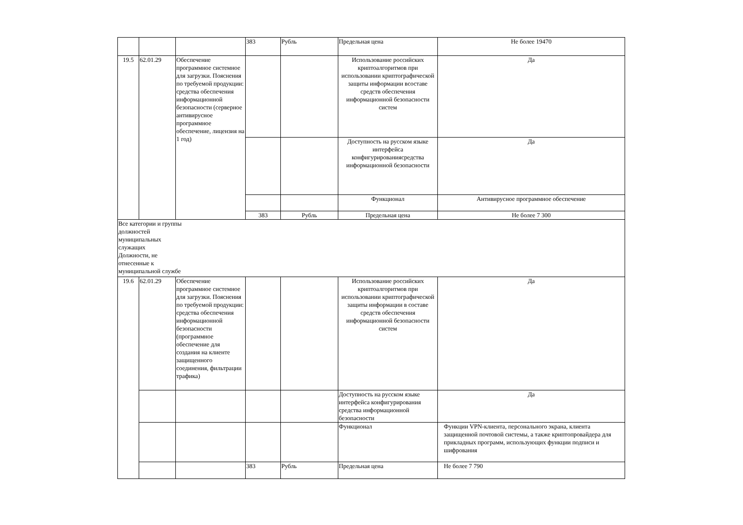| | | | 383 | Рубль | Предельная цена | Не более 19470 |
| 19.5 | 62.01.29 | Обеспечение программное системное для загрузки. Пояснения по требуемой продукции: средства обеспечения информационной безопасности (серверное антивирусное программное обеспечение, лицензия на 1 год) | | | Использование российских криптоалгоритмов при использовании криптографической защиты информации всоставе средств обеспечения информационной безопасности систем | Да |
| | | | | | Доступность на русском языке интерфейса конфигурированиясредства информационной безопасности | Да |
| | | | | | Функционал | Антивирусное программное обеспечение |
| | | | 383 | Рубль | Предельная цена | Не более 7 300 |
| Все категории и группы должностей муниципальных служащих Должности, не отнесенные к муниципальной службе | | | | | | |
| 19.6 | 62.01.29 | Обеспечение программное системное для загрузки. Пояснения по требуемой продукции: средства обеспечения информационной безопасности (программное обеспечение для создания на клиенте защищенного соединения, фильтрации трафика) | | | Использование российских криптоалгоритмов при использовании криптографической защиты информации в составе средств обеспечения информационной безопасности систем | Да |
| | | | | | Доступность на русском языке интерфейса конфигурирования средства информационной безопасности | Да |
| | | | | | Функционал | Функции VPN-клиента, персонального экрана, клиента защищенной почтовой системы, а также криптопровайдера для прикладных программ, использующих функции подписи и шифрования |
| | | | 383 | Рубль | Предельная цена | Не более 7 790 |